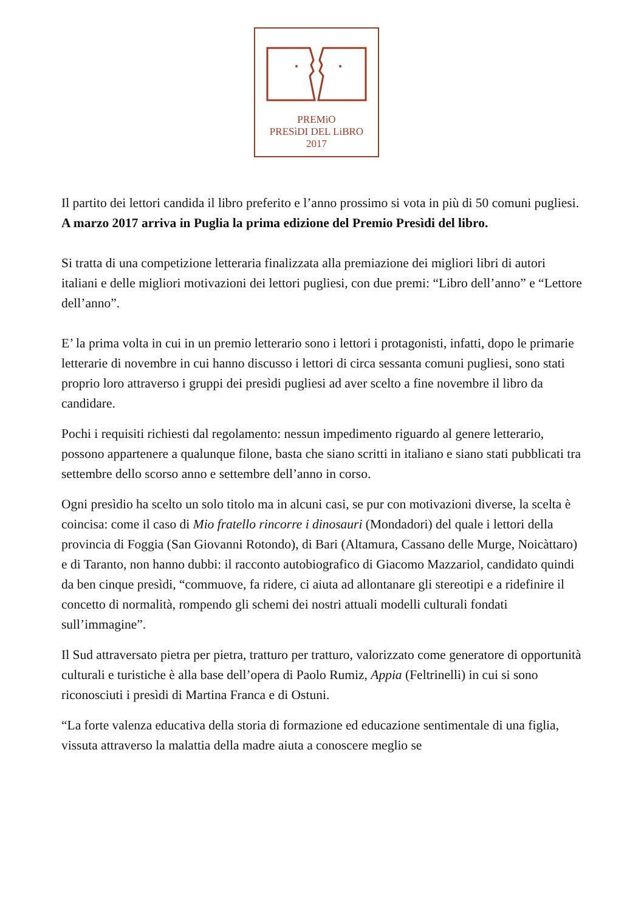PREMiO
PRESìDI DEL LiBRO
2017
Il partito dei lettori candida il libro preferito e l’anno prossimo si vota in più di 50 comuni pugliesi.
A marzo 2017 arriva in Puglia la prima edizione del Premio Presìdi del libro.
Si tratta di una competizione letteraria finalizzata alla premiazione dei migliori libri di autori italiani e delle migliori motivazioni dei lettori pugliesi, con due premi: “Libro dell’anno” e “Lettore dell’anno”.
E’ la prima volta in cui in un premio letterario sono i lettori i protagonisti, infatti, dopo le primarie letterarie di novembre in cui hanno discusso i lettori di circa sessanta comuni pugliesi, sono stati proprio loro attraverso i gruppi dei presìdi pugliesi ad aver scelto a fine novembre il libro da candidare.
Pochi i requisiti richiesti dal regolamento: nessun impedimento riguardo al genere letterario, possono appartenere a qualunque filone, basta che siano scritti in italiano e siano stati pubblicati tra settembre dello scorso anno e settembre dell’anno in corso.
Ogni presìdio ha scelto un solo titolo ma in alcuni casi, se pur con motivazioni diverse, la scelta è coincisa: come il caso di Mio fratello rincorre i dinosauri (Mondadori) del quale i lettori della provincia di Foggia (San Giovanni Rotondo), di Bari (Altamura, Cassano delle Murge, Noicàttaro) e di Taranto, non hanno dubbi: il racconto autobiografico di Giacomo Mazzariol, candidato quindi da ben cinque presìdi, “commuove, fa ridere, ci aiuta ad allontanare gli stereotipi e a ridefinire il concetto di normalità, rompendo gli schemi dei nostri attuali modelli culturali fondati sull’immagine”.
Il Sud attraversato pietra per pietra, tratturo per tratturo, valorizzato come generatore di opportunità culturali e turistiche è alla base dell’opera di Paolo Rumiz, Appia (Feltrinelli) in cui si sono riconosciuti i presìdi di Martina Franca e di Ostuni.
“La forte valenza educativa della storia di formazione ed educazione sentimentale di una figlia, vissuta attraverso la malattia della madre aiuta a conoscere meglio se